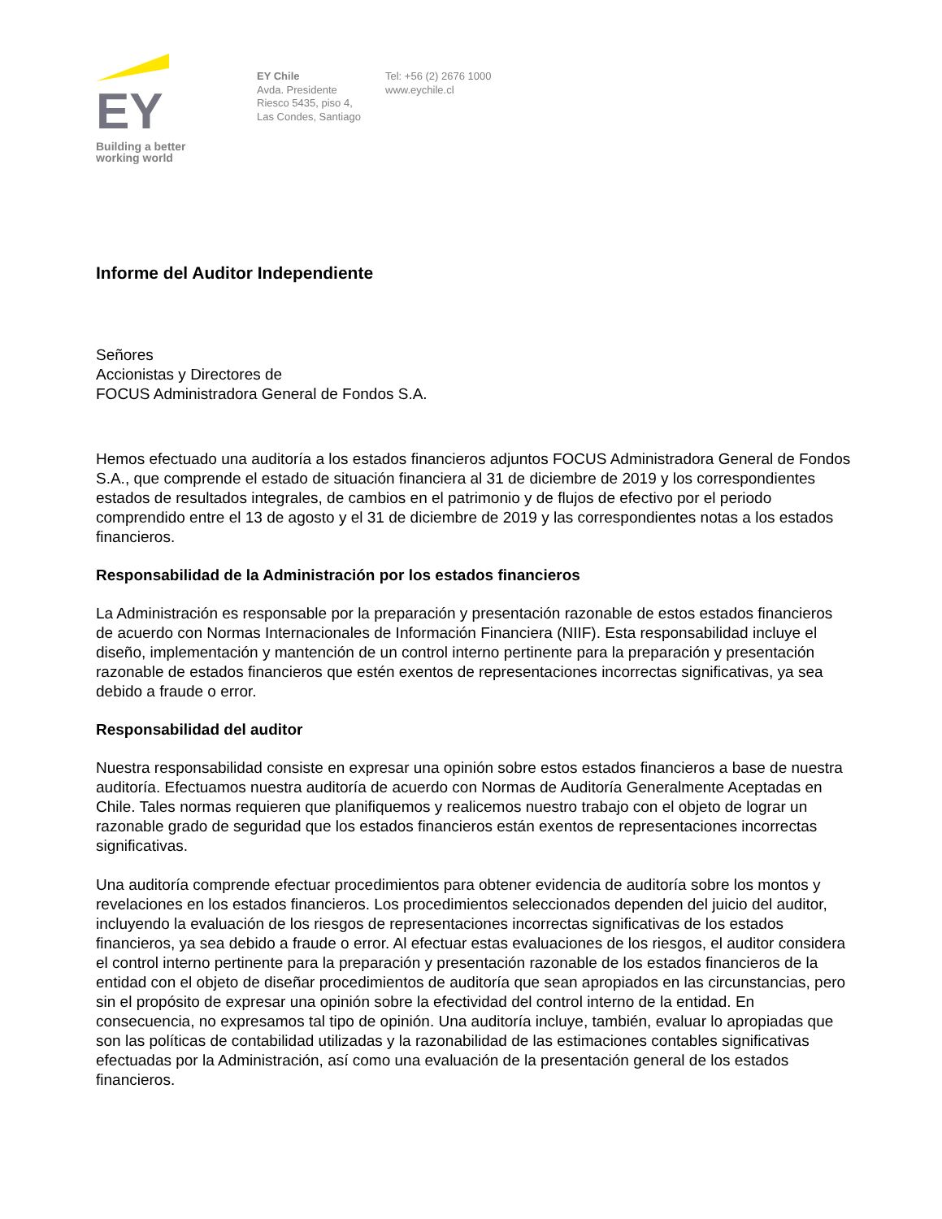EY
Building a better
working world
EY Chile
Avda. Presidente
Riesco 5435, piso 4,
Las Condes, Santiago
Tel: +56 (2) 2676 1000
www.eychile.cl
Informe del Auditor Independiente
Señores
Accionistas y Directores de
FOCUS Administradora General de Fondos S.A.
Hemos efectuado una auditoría a los estados financieros adjuntos FOCUS Administradora General de Fondos S.A., que comprende el estado de situación financiera al 31 de diciembre de 2019 y los correspondientes estados de resultados integrales, de cambios en el patrimonio y de flujos de efectivo por el periodo comprendido entre el 13 de agosto y el 31 de diciembre de 2019 y las correspondientes notas a los estados financieros.
Responsabilidad de la Administración por los estados financieros
La Administración es responsable por la preparación y presentación razonable de estos estados financieros de acuerdo con Normas Internacionales de Información Financiera (NIIF). Esta responsabilidad incluye el diseño, implementación y mantención de un control interno pertinente para la preparación y presentación razonable de estados financieros que estén exentos de representaciones incorrectas significativas, ya sea debido a fraude o error.
Responsabilidad del auditor
Nuestra responsabilidad consiste en expresar una opinión sobre estos estados financieros a base de nuestra auditoría. Efectuamos nuestra auditoría de acuerdo con Normas de Auditoría Generalmente Aceptadas en Chile. Tales normas requieren que planifiquemos y realicemos nuestro trabajo con el objeto de lograr un razonable grado de seguridad que los estados financieros están exentos de representaciones incorrectas significativas.
Una auditoría comprende efectuar procedimientos para obtener evidencia de auditoría sobre los montos y revelaciones en los estados financieros. Los procedimientos seleccionados dependen del juicio del auditor, incluyendo la evaluación de los riesgos de representaciones incorrectas significativas de los estados financieros, ya sea debido a fraude o error. Al efectuar estas evaluaciones de los riesgos, el auditor considera el control interno pertinente para la preparación y presentación razonable de los estados financieros de la entidad con el objeto de diseñar procedimientos de auditoría que sean apropiados en las circunstancias, pero sin el propósito de expresar una opinión sobre la efectividad del control interno de la entidad. En consecuencia, no expresamos tal tipo de opinión. Una auditoría incluye, también, evaluar lo apropiadas que son las políticas de contabilidad utilizadas y la razonabilidad de las estimaciones contables significativas efectuadas por la Administración, así como una evaluación de la presentación general de los estados financieros.